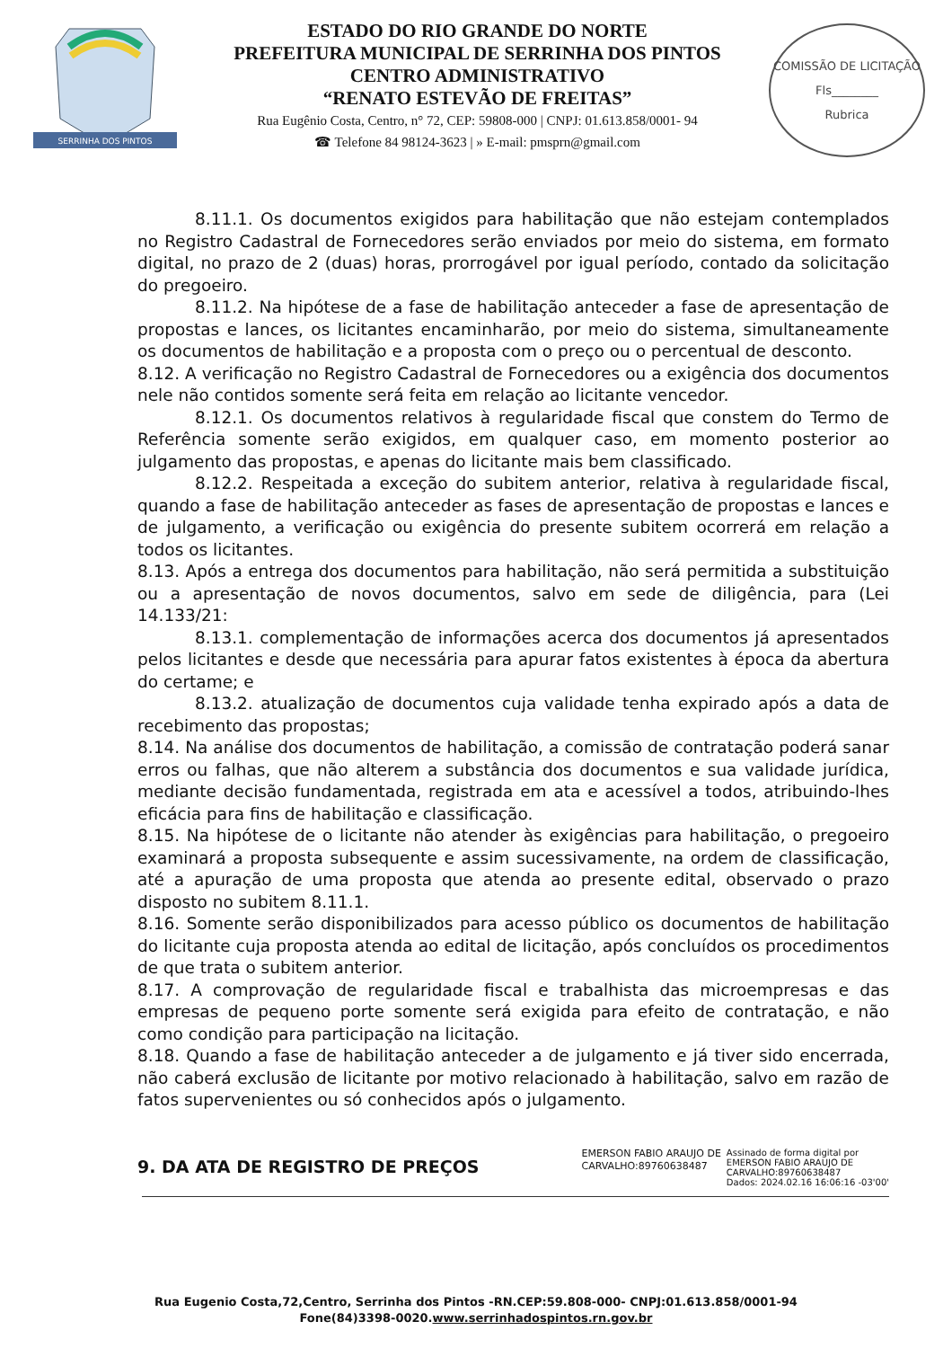SERRINHA DOS PINTOS
ESTADO DO RIO GRANDE DO NORTE
PREFEITURA MUNICIPAL DE SERRINHA DOS PINTOS
CENTRO ADMINISTRATIVO
“RENATO ESTEVÃO DE FREITAS”
Rua Eugênio Costa, Centro, n° 72, CEP: 59808-000 | CNPJ: 01.613.858/0001- 94
☎ Telefone 84 98124-3623 | » E-mail: pmsprn@gmail.com
COMISSÃO DE LICITAÇÃO
Fls________
Rubrica
8.11.1. Os documentos exigidos para habilitação que não estejam contemplados no Registro Cadastral de Fornecedores serão enviados por meio do sistema, em formato digital, no prazo de 2 (duas) horas, prorrogável por igual período, contado da solicitação do pregoeiro.
8.11.2. Na hipótese de a fase de habilitação anteceder a fase de apresentação de propostas e lances, os licitantes encaminharão, por meio do sistema, simultaneamente os documentos de habilitação e a proposta com o preço ou o percentual de desconto.
8.12. A verificação no Registro Cadastral de Fornecedores ou a exigência dos documentos nele não contidos somente será feita em relação ao licitante vencedor.
8.12.1. Os documentos relativos à regularidade fiscal que constem do Termo de Referência somente serão exigidos, em qualquer caso, em momento posterior ao julgamento das propostas, e apenas do licitante mais bem classificado.
8.12.2. Respeitada a exceção do subitem anterior, relativa à regularidade fiscal, quando a fase de habilitação anteceder as fases de apresentação de propostas e lances e de julgamento, a verificação ou exigência do presente subitem ocorrerá em relação a todos os licitantes.
8.13. Após a entrega dos documentos para habilitação, não será permitida a substituição ou a apresentação de novos documentos, salvo em sede de diligência, para (Lei 14.133/21:
8.13.1. complementação de informações acerca dos documentos já apresentados pelos licitantes e desde que necessária para apurar fatos existentes à época da abertura do certame; e
8.13.2. atualização de documentos cuja validade tenha expirado após a data de recebimento das propostas;
8.14. Na análise dos documentos de habilitação, a comissão de contratação poderá sanar erros ou falhas, que não alterem a substância dos documentos e sua validade jurídica, mediante decisão fundamentada, registrada em ata e acessível a todos, atribuindo-lhes eficácia para fins de habilitação e classificação.
8.15. Na hipótese de o licitante não atender às exigências para habilitação, o pregoeiro examinará a proposta subsequente e assim sucessivamente, na ordem de classificação, até a apuração de uma proposta que atenda ao presente edital, observado o prazo disposto no subitem 8.11.1.
8.16. Somente serão disponibilizados para acesso público os documentos de habilitação do licitante cuja proposta atenda ao edital de licitação, após concluídos os procedimentos de que trata o subitem anterior.
8.17. A comprovação de regularidade fiscal e trabalhista das microempresas e das empresas de pequeno porte somente será exigida para efeito de contratação, e não como condição para participação na licitação.
8.18. Quando a fase de habilitação anteceder a de julgamento e já tiver sido encerrada, não caberá exclusão de licitante por motivo relacionado à habilitação, salvo em razão de fatos supervenientes ou só conhecidos após o julgamento.
9. DA ATA DE REGISTRO DE PREÇOS EMERSON FABIO ARAUJO DE
CARVALHO:89760638487 Assinado de forma digital por
EMERSON FABIO ARAUJO DE
CARVALHO:89760638487
Dados: 2024.02.16 16:06:16 -03'00'
Rua Eugenio Costa,72,Centro, Serrinha dos Pintos -RN.CEP:59.808-000- CNPJ:01.613.858/0001-94
Fone(84)3398-0020.www.serrinhadospintos.rn.gov.br